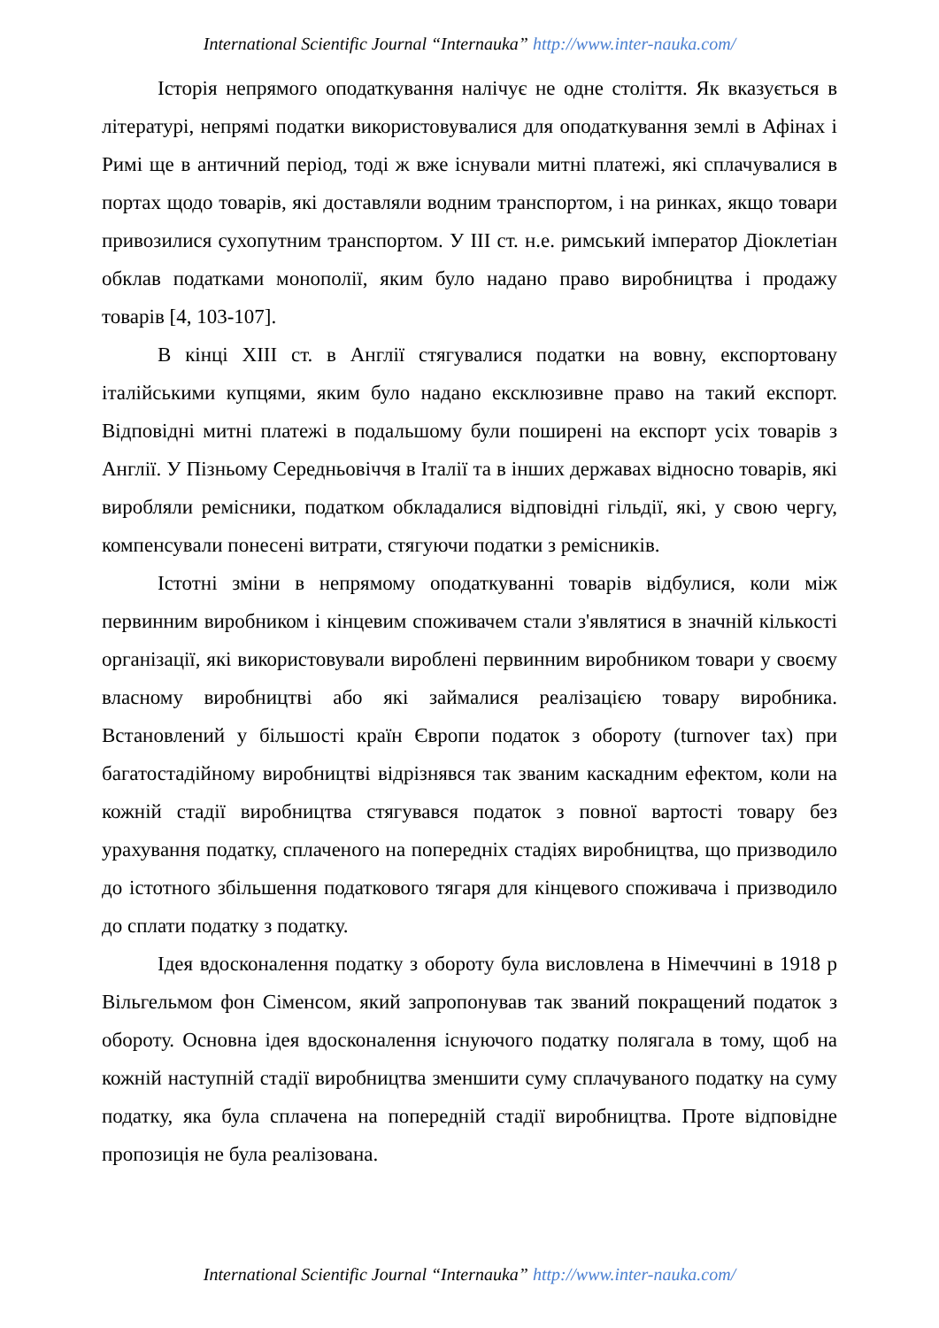International Scientific Journal “Internauka” http://www.inter-nauka.com/
Історія непрямого оподаткування налічує не одне століття. Як вказується в літературі, непрямі податки використовувалися для оподаткування землі в Афінах і Римі ще в античний період, тоді ж вже існували митні платежі, які сплачувалися в портах щодо товарів, які доставляли водним транспортом, і на ринках, якщо товари привозилися сухопутним транспортом. У III ст. н.е. римський імператор Діоклетіан обклав податками монополії, яким було надано право виробництва і продажу товарів [4, 103-107].
В кінці XIII ст. в Англії стягувалися податки на вовну, експортовану італійськими купцями, яким було надано ексклюзивне право на такий експорт. Відповідні митні платежі в подальшому були поширені на експорт усіх товарів з Англії. У Пізньому Середньовіччя в Італії та в інших державах відносно товарів, які виробляли ремісники, податком обкладалися відповідні гільдії, які, у свою чергу, компенсували понесені витрати, стягуючи податки з ремісників.
Істотні зміни в непрямому оподаткуванні товарів відбулися, коли між первинним виробником і кінцевим споживачем стали з'являтися в значній кількості організації, які використовували вироблені первинним виробником товари у своєму власному виробництві або які займалися реалізацією товару виробника. Встановлений у більшості країн Європи податок з обороту (turnover tax) при багатостадійному виробництві відрізнявся так званим каскадним ефектом, коли на кожній стадії виробництва стягувався податок з повної вартості товару без урахування податку, сплаченого на попередніх стадіях виробництва, що призводило до істотного збільшення податкового тягаря для кінцевого споживача і призводило до сплати податку з податку.
Ідея вдосконалення податку з обороту була висловлена в Німеччині в 1918 р Вільгельмом фон Сіменсом, який запропонував так званий покращений податок з обороту. Основна ідея вдосконалення існуючого податку полягала в тому, щоб на кожній наступній стадії виробництва зменшити суму сплачуваного податку на суму податку, яка була сплачена на попередній стадії виробництва. Проте відповідне пропозиція не була реалізована.
International Scientific Journal “Internauka” http://www.inter-nauka.com/